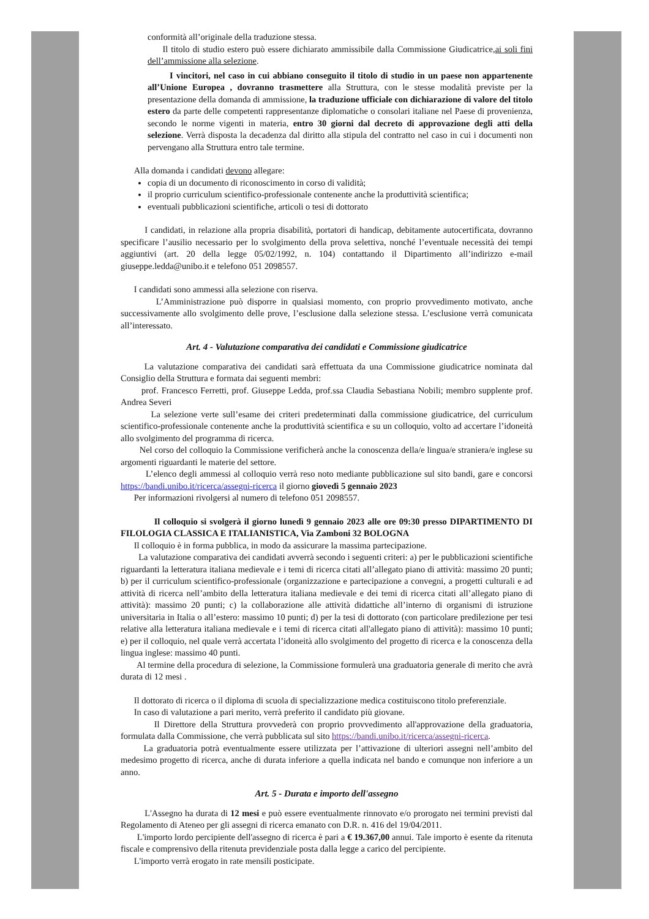conformità all’originale della traduzione stessa.
Il titolo di studio estero può essere dichiarato ammissibile dalla Commissione Giudicatrice,ai soli fini dell’ammissione alla selezione.
I vincitori, nel caso in cui abbiano conseguito il titolo di studio in un paese non appartenente all’Unione Europea , dovranno trasmettere alla Struttura, con le stesse modalità previste per la presentazione della domanda di ammissione, la traduzione ufficiale con dichiarazione di valore del titolo estero da parte delle competenti rappresentanze diplomatiche o consolari italiane nel Paese di provenienza, secondo le norme vigenti in materia, entro 30 giorni dal decreto di approvazione degli atti della selezione. Verrà disposta la decadenza dal diritto alla stipula del contratto nel caso in cui i documenti non pervengano alla Struttura entro tale termine.
Alla domanda i candidati devono allegare:
copia di un documento di riconoscimento in corso di validità;
il proprio curriculum scientifico-professionale contenente anche la produttività scientifica;
eventuali pubblicazioni scientifiche, articoli o tesi di dottorato
I candidati, in relazione alla propria disabilità, portatori di handicap, debitamente autocertificata, dovranno specificare l’ausilio necessario per lo svolgimento della prova selettiva, nonché l’eventuale necessità dei tempi aggiuntivi (art. 20 della legge 05/02/1992, n. 104) contattando il Dipartimento all’indirizzo e-mail giuseppe.ledda@unibo.it e telefono 051 2098557.
I candidati sono ammessi alla selezione con riserva.
L’Amministrazione può disporre in qualsiasi momento, con proprio provvedimento motivato, anche successivamente allo svolgimento delle prove, l’esclusione dalla selezione stessa. L’esclusione verrà comunicata all’interessato.
Art. 4 - Valutazione comparativa dei candidati e Commissione giudicatrice
La valutazione comparativa dei candidati sarà effettuata da una Commissione giudicatrice nominata dal Consiglio della Struttura e formata dai seguenti membri:
prof. Francesco Ferretti, prof. Giuseppe Ledda, prof.ssa Claudia Sebastiana Nobili; membro supplente prof. Andrea Severi
La selezione verte sull’esame dei criteri predeterminati dalla commissione giudicatrice, del curriculum scientifico-professionale contenente anche la produttività scientifica e su un colloquio, volto ad accertare l’idoneità allo svolgimento del programma di ricerca.
Nel corso del colloquio la Commissione verificherà anche la conoscenza della/e lingua/e straniera/e inglese su argomenti riguardanti le materie del settore.
L’elenco degli ammessi al colloquio verrà reso noto mediante pubblicazione sul sito bandi, gare e concorsi https://bandi.unibo.it/ricerca/assegni-ricerca il giorno giovedì 5 gennaio 2023
Per informazioni rivolgersi al numero di telefono 051 2098557.
Il colloquio si svolgerà il giorno lunedì 9 gennaio 2023 alle ore 09:30 presso DIPARTIMENTO DI FILOLOGIA CLASSICA E ITALIANISTICA, Via Zamboni 32 BOLOGNA
Il colloquio è in forma pubblica, in modo da assicurare la massima partecipazione.
La valutazione comparativa dei candidati avverrà secondo i seguenti criteri: a) per le pubblicazioni scientifiche riguardanti la letteratura italiana medievale e i temi di ricerca citati all’allegato piano di attività: massimo 20 punti; b) per il curriculum scientifico-professionale (organizzazione e partecipazione a convegni, a progetti culturali e ad attività di ricerca nell’ambito della letteratura italiana medievale e dei temi di ricerca citati all’allegato piano di attività): massimo 20 punti; c) la collaborazione alle attività didattiche all’interno di organismi di istruzione universitaria in Italia o all’estero: massimo 10 punti; d) per la tesi di dottorato (con particolare predilezione per tesi relative alla letteratura italiana medievale e i temi di ricerca citati all'allegato piano di attività): massimo 10 punti; e) per il colloquio, nel quale verrà accertata l’idoneità allo svolgimento del progetto di ricerca e la conoscenza della lingua inglese: massimo 40 punti.
Al termine della procedura di selezione, la Commissione formulerà una graduatoria generale di merito che avrà durata di 12 mesi .
Il dottorato di ricerca o il diploma di scuola di specializzazione medica costituiscono titolo preferenziale.
In caso di valutazione a pari merito, verrà preferito il candidato più giovane.
Il Direttore della Struttura provvederà con proprio provvedimento all'approvazione della graduatoria, formulata dalla Commissione, che verrà pubblicata sul sito https://bandi.unibo.it/ricerca/assegni-ricerca.
La graduatoria potrà eventualmente essere utilizzata per l’attivazione di ulteriori assegni nell’ambito del medesimo progetto di ricerca, anche di durata inferiore a quella indicata nel bando e comunque non inferiore a un anno.
Art. 5 - Durata e importo dell'assegno
L'Assegno ha durata di 12 mesi e può essere eventualmente rinnovato e/o prorogato nei termini previsti dal Regolamento di Ateneo per gli assegni di ricerca emanato con D.R. n. 416 del 19/04/2011.
L'importo lordo percipiente dell'assegno di ricerca è pari a € 19.367,00 annui. Tale importo è esente da ritenuta fiscale e comprensivo della ritenuta previdenziale posta dalla legge a carico del percipiente.
L'importo verrà erogato in rate mensili posticipate.